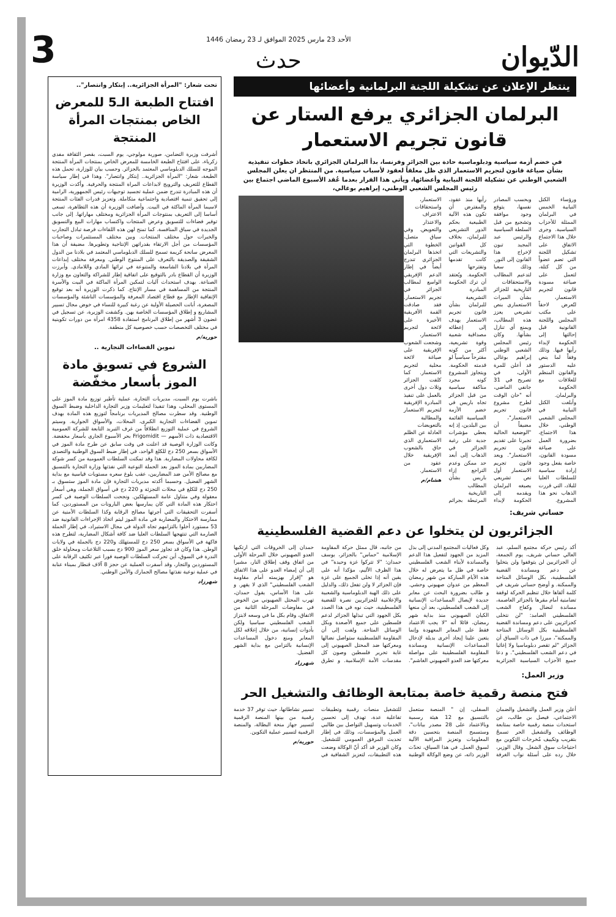الدّيوان
الأحد 23 مارس 2025 الموافق لـ 23 رمضان 1446
حدث
3
ينتظر الإعلان عن تشكيلة اللجنة البرلمانية وأعضائها
البرلمان الجزائري يرفع الستار عن قانون تجريم الاستعمار
في خضم أزمة سياسية ودبلوماسية حادة بين الجزائر وفرنسا، بدأ البرلمان الجزائري باتخاذ خطوات تنفيذية بشأن صياغة قانون لتجريم الاستعمار الذي ظل معلقاً لعقود لأسباب سياسية. من المنتظر ان يعلن المجلس الشعبي الوطني عن تشكيلة اللجنة النيابية وأعضائها، ويأتي هذا القرار بعدما عُقد الأسبوع الماضي اجتماع بين رئيس المجلس الشعبي الوطني، إبراهيم بوغالي،
ورؤساء الكتل النيابية الخمس في البرلمان الممثلة للأحزاب السياسية. وجرى خلال هذا الاجتماع الاتفاق على تشكيل اللجنة التي تضم عضواً من كل كتلة، لتعمل على صياغة مسودة قانون لتجريم الاستعمار، لتُعرض لاحقاً على مكتب المجلس واللجنة القانونية قبل إحالتها إلى الحكومة لإبداء رأيها فيها. وذلك وفقاً لما ينص عليه الدستور والقانون المنظم للعلاقات مع الحكومة والبرلمان. وأبلغت الكتل النيابية في المجلس الشعبي الوطني، خلال هذا الاجتماع، بضرورة العمل على صياغة مسودة القانون، خاصة بفعل وجود إرادة سياسية للسلطات العليا للبلاد، التي قررت الذهاب نحو هذا المشروع. وبحسب المصادر نفسها، يتوقع وجود موافقة وتشجيع من قبل السلطة السياسية والرئيس عبد المجيد تبون لإخراج هذا القانون إلى النور. وذلك سعيا لتدعيم المطالب والاستحقاقات التاريخية للجزائر بشأن الميراث الاستعماري بنص تشريعي يعزز هذه المطالب، ويمنع أي تنازل بشأنها. وكان رئيس المجلس الشعبي الوطني إبراهيم بوغالي قد أعلن للمرة الأولى، في تصريح في 31 جانفي الماضي، أنه "حان الوقت لطرح مشروع قانون تجريم الاستعمار"، مضيفاً أن "الوضعية الحالية تجبرنا على تقديم قانون تجريم الاستعمار". ويعد قانون تجريم الاستعمار أول نص تشريعي يصيغه البرلمان ويقدمه إلى الحكومة لإبداء رأيها منذ عقود، والمفترض أن تكون هذه الآلية الطبيعية بحكم الدور التشريعي للبرلمان، بخلاف كل القوانين والتشريعات التي كانت تقدمها وتقترحها الحكومة. ويُعتقد أن ترك الحكومة المبادرة التشريعية للبرلمان بشأن قانون تجريم الاستعمار يهدف إلى إعطائه مصداقية شعبية وقوة تشريعية، أكثر من كونه مقترحاً سياسياً لو قدمته الحكومة. ويتجاوز المشروع كونه مجرد مناكفة سياسية من قبل الجزائر تجاه باريس في خضم الأزمة السياسية القائمة بين البلدين، إذ إنه يعطي مؤشرات جدية على رغبة الجزائر في الذهاب إلى أبعد حد ممكن وعدم التراجع إزاء باريس بشأن المطالب التاريخية المرتبطة بجرائم الاستعمار، واستحقاقات الاعتراف والاعتذار والتعويض. وفي سياق متصل، الخطوة التي اتخذها البرلمان الجزائري تندرج أيضاً في إطار الدعم الإفريقي الواسع لمطالب الجزائر في تجريم الاستعمار. فقد صادقت القمة الأفريقية الأخيرة على لائحة لتجريم الاستعمار، وشجعت الشعوب الإفريقية على صياغة لائحة محلية لتجريم الاستعمار. كما كلفت الجزائر وثلاث دول أخرى بالعمل على تنفيذ المبادرة الإفريقية لتجريم الاستعمار والمطالبة بالتعويضات العادلة عن الظلم الاستعماري الذي حاق بالشعوب الإفريقية خلال عقود من الاستعمار.
هشام/م
حساني شريف:
الجزائريون لن يتخلوا عن دعم القضية الفلسطينية
أكد رئيس حركة مجتمع السلم، عبد العالي حساني شريف، يوم الجمعة، أن الجزائريين لن يتوقفوا ولن يتخلوا عن دعم ومساندة القضية الفلسطينية، بكل الوسائل المتاحة والممكنة. و أوضح حساني شريف في كلمة ألقاها خلال تنظيم الحركة لوقفة تضامنية أمام مقرها بالجزائر العاصمة، مساندة لنضال وكفاح الشعب الفلسطيني الصامد: "لن نتخلى كجزائريين على دعم ومساندة القضية الفلسطينية بكل الوسائل المتاحة والممكنة"، مبرزا في ذات السياق أن الجزائر "لم تقصر دبلوماسيا ولا إغاثيا في دعم الشعب الفلسطيني". و دعا جميع الأحزاب السياسية الجزائرية وكل فعاليات المجتمع المدني إلى بذل المزيد من الجهود لتفعيل هذا الدعم والمساندة لأبناء الشعب الفلسطيني خاصة في ظل ما يتعرض له خلال هذه الأيام المباركة من شهر رمضان المعظم من عدوان صهيوني وحشي. و طالب بضرورة البحث عن معابر جديدة لإيصال المساعدات الإنسانية إلى الشعب الفلسطيني، بعد أن منعها الكيان الصهيوني منذ بداية شهر رمضان، قائلا أنه "لا يجب الاعتماد فقط على المعابر المعهودة وإنما يتعين علينا إيجاد أخرى بديلة لإدخال المساعدات الإنسانية ومساندة المقاومة الفلسطينية على مواصلة معركتها ضد العدو الصهيوني الغاشم". من جانبه، قال ممثل حركة المقاومة الإسلامية "حماس" بالجزائر، يوسف حمدان: "لا تتركوا غزة وحيدة" في هذا الظرف الأليم، مؤكدا أنه على يقين أنه إذا تخلى الجميع على غزة فإن الجزائر لا ولن تفعل ذلك، والدليل على ذلك الهبة الدبلوماسية والشعبية والإعلامية للجزائريين نصرة للقضية الفلسطينية، حيث نوه في هذا الصدد بكل الجهود التي تبذلها الجزائر لدعم فلسطين على جميع الأصعدة وبكل الوسائل المتاحة. ولفت إلى أن المقاومة الفلسطينية ستواصل نضالها ومعركتها ضد المحتل الصهيوني إلى غاية تحرير فلسطين وصون كل مقدسات الأمة الإسلامية. و تطرق حمدان إلى الخروقات التي ارتكبها العدو الصهيوني خلال المرحلة الأولى من اتفاق وقف إطلاق النار، مشيرا إلى أن إمضاء العدو على هذا الاتفاق هو "إقرار بهزيمته أمام مقاومة الشعب الفلسطيني" الذي لا يقهر. و على هذا الأساس، يقول حمدان، تهرب المحتل الصهيوني من الخوض في مفاوضات المرحلة الثانية من الاتفاق، وقام بكل ما في وسعه لابتزاز الشعب الفلسطيني سياسيا ولكن بأدوات إنسانية، من خلال إغلاقه لكل المعابر ومنع دخول المساعدات الإنسانية بالتزامن مع بداية الشهر الفضيل.
شهرزاد
وزير العمل:
فتح منصة رقمية خاصة بمتابعة الوظائف والتشغيل الحر
أعلن وزير العمل والتشغيل والضمان الاجتماعي، فيصل بن طالب، عن استحداث منصة رقمية خاصة بمتابعة الوظائف والتشغيل الحر تسمحُ بتقريب وتكييف مُخرجات التكوين مع احتياجات سوق الشغل. وقال الوزير، خلال رده على أسئلة نواب الغرفة السفلى، إن " المنصة ستعمل بالتنسيق مع 12 هيئة رسمية وبالاعتماد على 28 مصدر بيانات"، وستسمح المنصة بتحسين دقة المعلومات وتعزيز المراقبة الآلية لسوق العمل. في هذا السياق، تحدّث الوزير ذاته، عن وضع الوكالة الوطنية للتشغيل منصات رقمية وتطبيقات تفاعلية عدة، تهدف إلى تحسين الخدمات وتسهيل التواصل بين طالبي العمل والمؤسسات، وذلك في إطار تحديث المرفق العمومي للتشغيل. وكان الوزير قد أكد أنّ الوكالة وضعت هذه التطبيقات، لتعزيز الشفافية في تسيير نشاطاتها، حيث توفر 37 خدمة رقمية من بينها المنصة الرقمية لتسيير جهاز منحة البطالة، والمنصة الرقمية لتسيير عملية التكوين.
حورية/م
تحت شعار: "المرأة الجزائرية.. إبتكار وانتصار"..
افتتاح الطبعة الـ5 للمعرض الخاص بمنتجات المرأة المنتجة
أشرفت وزيرة التضامن، صورية مولوجي، يوم السبت، بقصر الثقافة مفدي زكرياء، على افتتاح الطبعة الخامسة للمعرض الخاص بمنتجات المرأة المنتجة الموجه للسلك الدبلوماسي المعتمد بالجزائر. وحسب بيان للوزارة، تحمل هذه الطبعة، شعار: "المرأة الجزائرية.. إبتكار وانتصار". وهذا في إطار سياسة القطاع للتعريف والترويج لابداعات المراة المنتجة والحرفية. وأكدت الوزيرة أن هذه المبادرة تندرج ضمن عملية تجسيد توجيهات رئيس الجمهورية، الرامية إلى تحقيق تنمية اقتصادية واجتماعية متكاملة. وتعزيز قدرات الفئات المنتجة لاسيما المرأة الماكثة في البيت. وأضافت الوزيرة أن هذه التظاهرة، تسعى أساسا إلى التعريف بمنتوجات المرأة الجزائرية ومختلف مهاراتها. إلى جانب توفير فضاءات للتسويق وعرض المنتجات واكتساب مهارات البيع والتسويق الجديدة في سياق المنافسة. كما تمنح لهن هذه اللقاءات فرصة تبادل التجارب والخبرات حول مختلف المنتجات. وبين مختلف المستثمرات وصاحبات المؤسسات من أجل الارتقاء بقدراتهن الإنتاجية وتطويرها. مضيفة أن هذا المعرض سانحة كريمة تسمح للسلك الدبلوماسي المعتمد في بلادنا من الدول الشقيقة والصديقة بالتعرف على المنتوج الوطني. ومعرفة مختلف إبداعات المرأة في بلادنا الشاسعة والمتنوعة في تراثها المادي واللامادي. وأبرزت الوزيرة أن القطاع بادر بالتوقيع على اتفاقية إطار للشراكة والتعاون مع وزارة الصناعة. بهدف استحداث آليات لتمكين المرأة الماكثة في البيت والأسرة المنتجة من المساهمة في مسار الإنتاج. كما ذكرت الوزيرة أنه بعد توقيع الإتفاقية الإطار مع قطاع اقتصاد المعرفة والمؤسسات الناشئة والمؤسسات المصغرة، أبانت الحصيلة الأولية عن رغبة كبيرة للنساء في خوض مجال تسيير المشاريع و إطلاق المؤسسات الخاصة بهن. وكشفت الوزيرة، عن تسجيل في غضون 3 أشهر من إطلاق البرنامج استفادة 4358 امرأة من دورات تكوينية في مختلف التخصصات حسب خصوصية كل منطقة.
حورية/م
تموين الفضاءات التجارية ..
الشروع في تسويق مادة الموز بأسعار مخفّضة
باشرت يوم السبت، مديريات التجارة، عملية تأطير توزيع مادة الموز على المستوى المحلي، وهذا تنفيذا لتعليمات وزير التجارة الداخلية وضبط السوق الوطنية. وقد سطرت مصالح المديريات برنامجاً لتوزيع هذه المادة بهدف تموين الفضاءات التجارية الكبرى، المحلات، والأسواق الجوارية. وسيتم الشروع في عملية التوزيع انطلاقاً من غرف التبريد التابعة للشركة العمومية الاقتصادية ذات الأسهم — Frigomidit بحر الأسبوع الجاري بأسعار مخفضة. وكانت الوزارة الوصية قد اعلنت في وقت سابق عن طرح مادة الموز في الأسواق بسعر 250 دج للكلغ الواحد، في إطار ضبط السوق الوطنية والتصدي لكافة محاولات المضاربة. هذا وقد تمكنت السلطات العمومية من كسر شوكة المضاربين بمادة الموز بعد الحملة النوعية التي نفذتها وزارة التجارة بالتنسيق مع مصالح الأمن ضد المضاربين، عقب بلوغ سعره مستويات قياسية مع بداية الشهر الفضيل. وحسبما أكدته مديريات التجارة فإن مادة الموز ستسوق بـ 250 دج للكلغ في محلات التجزئة و 220 دج في أسواق الجملة، وهي أسعار معقولة وفي متناول عامة المستهلكين. ونجحت السلطات الوصية في كسر احتكار هذه المادة التي كان يمارسها بعض البارونات من المستوردين، كما أسفرت التحقيقات التي أجرتها مصالح الرقابة وكذا السلطات الأمنية عن ممارسة الاحتكار والمضاربة في مادة الموز ليتم اتخاذ الإجراءات القانونية ضد 53 مستورد أخلوا بالتزامهم تجاه الدولة في مجال الاستيراد، في إطار الحملة الصارمة التي تنتهجها السلطات العليا ضد كافة أشكال المضاربة، لتطرح هذه فاكهة في الأسواق بسعر 250 دج للمستهلك و220 دج بالجملة في ولايات الوطن. هذا وكان قد تجاوز سعر الموز 900 دج بسبب التلاعبات ومحاولة خلق الندرة في السوق، أين تحركت السلطات الوصية فورا عبر تكثيف الرقابة على المستوردين والتجار، وقد أسفرت العملية عن حجز 8 آلاف قنطار بميناء عنابة في عملية نوعية نفذتها مصالح الجمارك والأمن الوطني.
شهرزاد